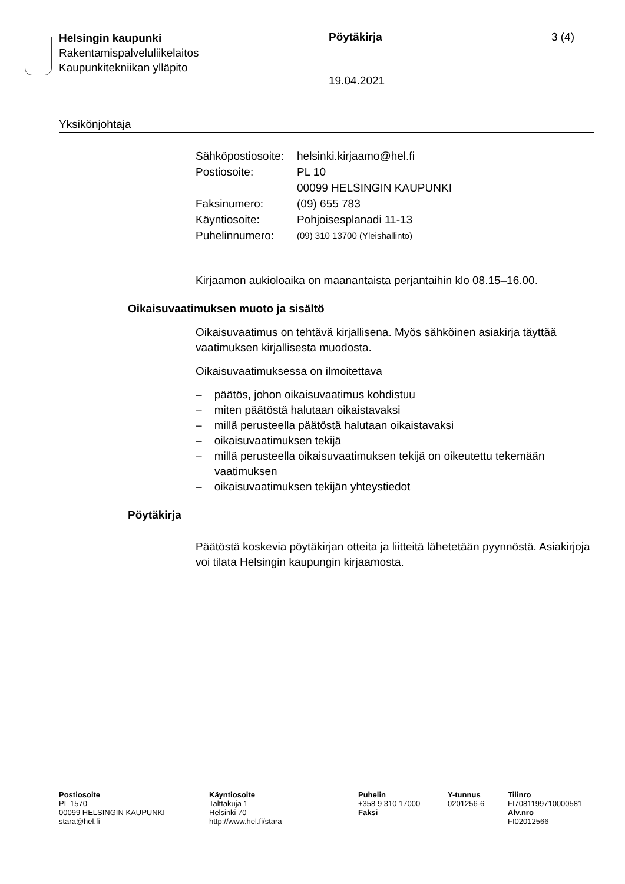Helsingin kaupunki
Rakentamispalveluliikelaitos
Kaupunkitekniikan ylläpito
Pöytäkirja 3 (4)
19.04.2021
Yksikönjohtaja
| Sähköpostiosoite: | helsinki.kirjaamo@hel.fi |
| Postiosoite: | PL 10 00099 HELSINGIN KAUPUNKI |
| Faksinumero: | (09) 655 783 |
| Käyntiosoite: | Pohjoisesplanadi 11-13 |
| Puhelinnumero: | (09) 310 13700 (Yleishallinto) |
Kirjaamon aukioloaika on maanantaista perjantaihin klo 08.15–16.00.
Oikaisuvaatimuksen muoto ja sisältö
Oikaisuvaatimus on tehtävä kirjallisena. Myös sähköinen asiakirja täyttää vaatimuksen kirjallisesta muodosta.
Oikaisuvaatimuksessa on ilmoitettava
– päätös, johon oikaisuvaatimus kohdistuu
– miten päätöstä halutaan oikaistavaksi
– millä perusteella päätöstä halutaan oikaistavaksi
– oikaisuvaatimuksen tekijä
– millä perusteella oikaisuvaatimuksen tekijä on oikeutettu tekemään vaatimuksen
– oikaisuvaatimuksen tekijän yhteystiedot
Pöytäkirja
Päätöstä koskevia pöytäkirjan otteita ja liitteitä lähetetään pyynnöstä. Asiakirjoja voi tilata Helsingin kaupungin kirjaamosta.
| Postiosoite PL 1570 00099 HELSINGIN KAUPUNKI stara@hel.fi | Käyntiosoite Talttakuja 1 Helsinki 70 http://www.hel.fi/stara | Puhelin +358 9 310 17000 Faksi | Y-tunnus 0201256-6 | Tilinro FI7081199710000581 Alv.nro FI02012566 |